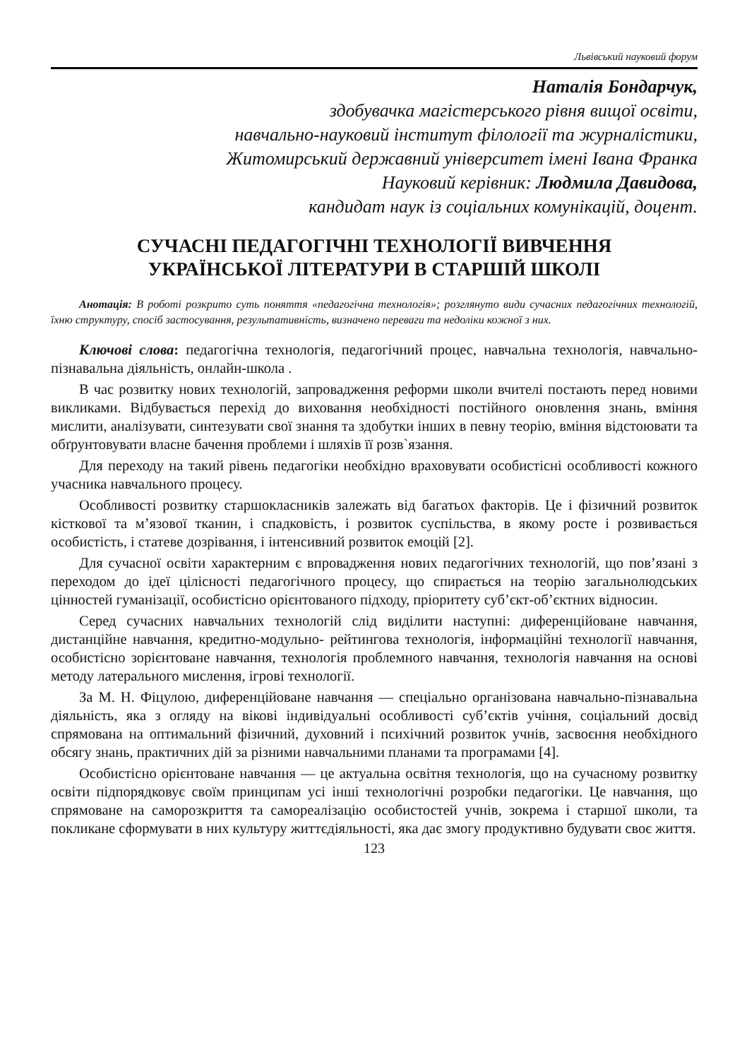Львівський науковий форум
Наталія Бондарчук,
здобувачка магістерського рівня вищої освіти,
навчально-науковий інститут філології та журналістики,
Житомирський державний університет імені Івана Франка
Науковий керівник: Людмила Давидова,
кандидат наук із соціальних комунікацій, доцент.
СУЧАСНІ ПЕДАГОГІЧНІ ТЕХНОЛОГІЇ ВИВЧЕННЯ
УКРАЇНСЬКОЇ ЛІТЕРАТУРИ В СТАРШІЙ ШКОЛІ
Анотація: В роботі розкрито суть поняття «педагогічна технологія»; розглянуто види сучасних педагогічних технологій, їхню структуру, спосіб застосування, результативність, визначено переваги та недоліки кожної з них.
Ключові слова: педагогічна технологія, педагогічний процес, навчальна технологія, навчально-пізнавальна діяльність, онлайн-школа .
В час розвитку нових технологій, запровадження реформи школи вчителі постають перед новими викликами. Відбувається перехід до виховання необхідності постійного оновлення знань, вміння мислити, аналізувати, синтезувати свої знання та здобутки інших в певну теорію, вміння відстоювати та обґрунтовувати власне бачення проблеми і шляхів її розв`язання.
Для переходу на такий рівень педагогіки необхідно враховувати особистісні особливості кожного учасника навчального процесу.
Особливості розвитку старшокласників залежать від багатьох факторів. Це і фізичний розвиток кісткової та м’язової тканин, і спадковість, і розвиток суспільства, в якому росте і розвивається особистість, і статеве дозрівання, і інтенсивний розвиток емоцій [2].
Для сучасної освіти характерним є впровадження нових педагогічних технологій, що пов’язані з переходом до ідеї цілісності педагогічного процесу, що спирається на теорію загальнолюдських цінностей гуманізації, особистісно орієнтованого підходу, пріоритету суб’єкт-об’єктних відносин.
Серед сучасних навчальних технологій слід виділити наступні: диференційоване навчання, дистанційне навчання, кредитно-модульно- рейтингова технологія, інформаційні технології навчання, особистісно зорієнтоване навчання, технологія проблемного навчання, технологія навчання на основі методу латерального мислення, ігрові технології.
За М. Н. Фіцулою, диференційоване навчання — спеціально організована навчально-пізнавальна діяльність, яка з огляду на вікові індивідуальні особливості суб’єктів учіння, соціальний досвід спрямована на оптимальний фізичний, духовний і психічний розвиток учнів, засвоєння необхідного обсягу знань, практичних дій за різними навчальними планами та програмами [4].
Особистісно орієнтоване навчання — це актуальна освітня технологія, що на сучасному розвитку освіти підпорядковує своїм принципам усі інші технологічні розробки педагогіки. Це навчання, що спрямоване на саморозкриття та самореалізацію особистостей учнів, зокрема і старшої школи, та покликане сформувати в них культуру життєдіяльності, яка дає змогу продуктивно будувати своє життя.
123